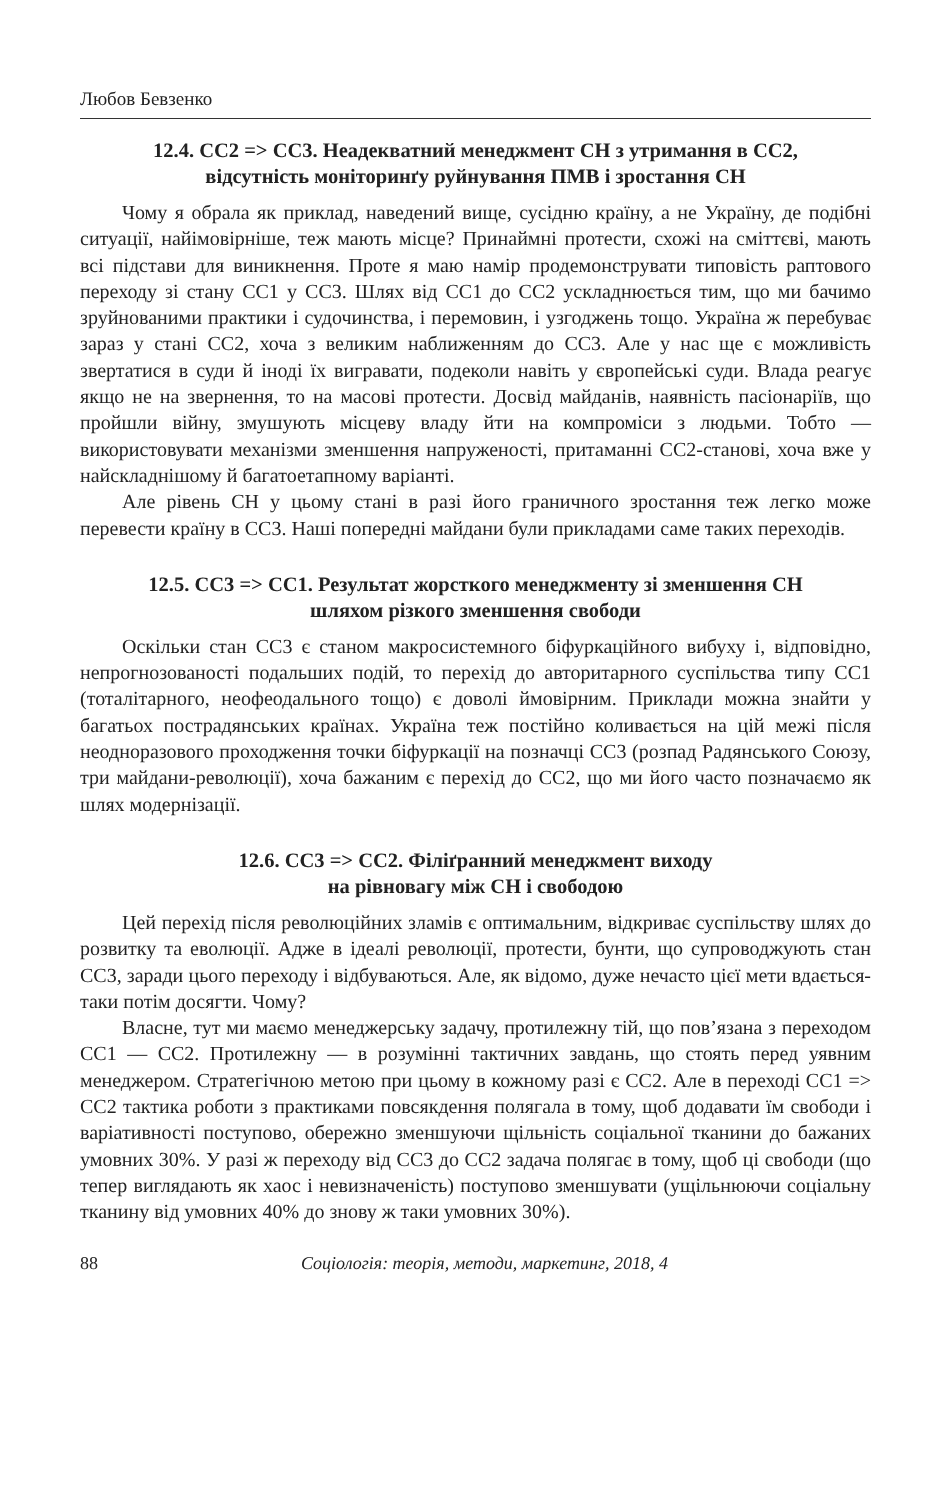Любов Бевзенко
12.4. СС2 => СС3. Неадекватний менеджмент СН з утримання в СС2,
відсутність моніторинґу руйнування ПМВ і зростання СН
Чому я обрала як приклад, наведений вище, сусідню країну, а не Україну, де подібні ситуації, найімовірніше, теж мають місце? Принаймні протести, схожі на сміттєві, мають всі підстави для виникнення. Проте я маю намір продемонструвати типовість раптового переходу зі стану СС1 у СС3. Шлях від СС1 до СС2 ускладнюється тим, що ми бачимо зруйнованими практики і судочинства, і перемовин, і узгоджень тощо. Україна ж перебуває зараз у стані СС2, хоча з великим наближенням до СС3. Але у нас ще є можливість звертатися в суди й іноді їх вигравати, подеколи навіть у європейські суди. Влада реагує якщо не на звернення, то на масові протести. Досвід майданів, наявність пасіонаріїв, що пройшли війну, змушують місцеву владу йти на компроміси з людьми. Тобто — використовувати механізми зменшення напруженості, притаманні СС2-станові, хоча вже у найскладнішому й багатоетапному варіанті.
Але рівень СН у цьому стані в разі його граничного зростання теж легко може перевести країну в СС3. Наші попередні майдани були прикладами саме таких переходів.
12.5. СС3 => СС1. Результат жорсткого менеджменту зі зменшення СН
шляхом різкого зменшення свободи
Оскільки стан СС3 є станом макросистемного біфуркаційного вибуху і, відповідно, непрогнозованості подальших подій, то перехід до авторитарного суспільства типу СС1 (тоталітарного, неофеодального тощо) є доволі ймовірним. Приклади можна знайти у багатьох пострадянських країнах. Україна теж постійно коливається на цій межі після неодноразового проходження точки біфуркації на позначці СС3 (розпад Радянського Союзу, три майдани-революції), хоча бажаним є перехід до СС2, що ми його часто позначаємо як шлях модернізації.
12.6. СС3 => СС2. Філіґранний менеджмент виходу
на рівновагу між СН і свободою
Цей перехід після революційних зламів є оптимальним, відкриває суспільству шлях до розвитку та еволюції. Адже в ідеалі революції, протести, бунти, що супроводжують стан СС3, заради цього переходу і відбуваються. Але, як відомо, дуже нечасто цієї мети вдається-таки потім досягти. Чому?
Власне, тут ми маємо менеджерську задачу, протилежну тій, що пов’язана з переходом СС1 — СС2. Протилежну — в розумінні тактичних завдань, що стоять перед уявним менеджером. Стратегічною метою при цьому в кожному разі є СС2. Але в переході СС1 => СС2 тактика роботи з практиками повсякдення полягала в тому, щоб додавати їм свободи і варіативності поступово, обережно зменшуючи щільність соціальної тканини до бажаних умовних 30%. У разі ж переходу від СС3 до СС2 задача полягає в тому, щоб ці свободи (що тепер виглядають як хаос і невизначеність) поступово зменшувати (ущільнюючи соціальну тканину від умовних 40% до знову ж таки умовних 30%).
88 Соціологія: теорія, методи, маркетинг, 2018, 4